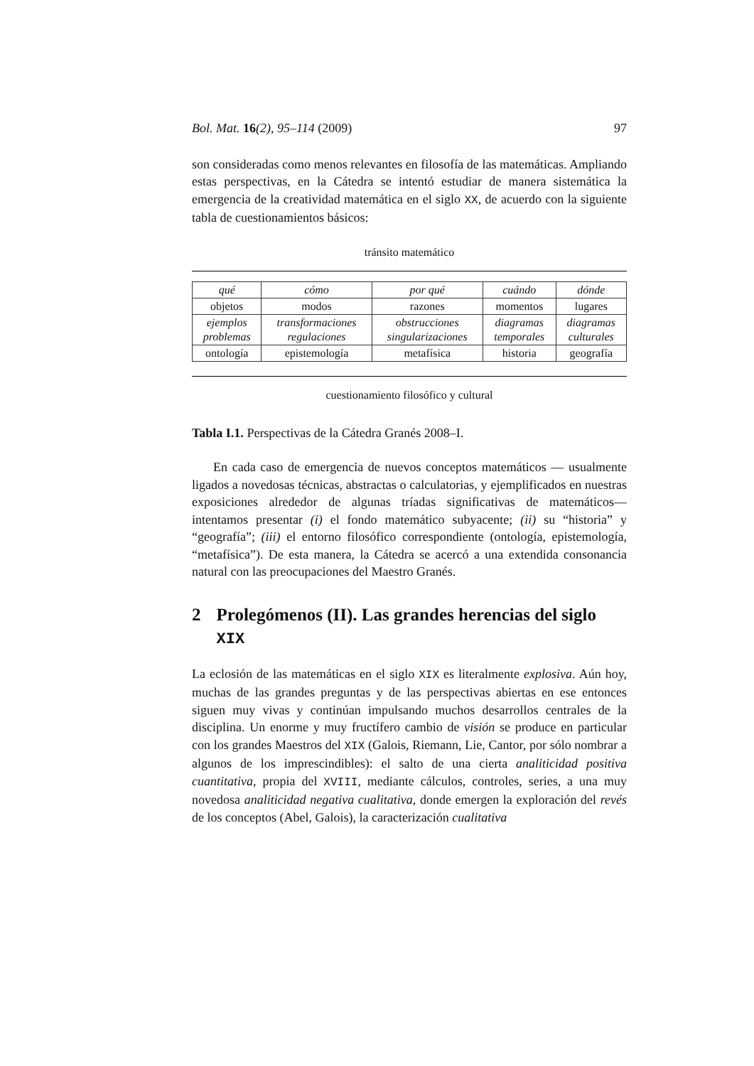Bol. Mat. 16(2), 95–114 (2009) 97
son consideradas como menos relevantes en filosofía de las matemáticas. Ampliando estas perspectivas, en la Cátedra se intentó estudiar de manera sistemática la emergencia de la creatividad matemática en el siglo XX, de acuerdo con la siguiente tabla de cuestionamientos básicos:
tránsito matemático
| qué | cómo | por qué | cuándo | dónde |
| objetos | modos | razones | momentos | lugares |
| ejemplos problemas | transformaciones regulaciones | obstrucciones singularizaciones | diagramas temporales | diagramas culturales |
| ontología | epistemología | metafísica | historia | geografía |
cuestionamiento filosófico y cultural
Tabla I.1. Perspectivas de la Cátedra Granés 2008–I.
En cada caso de emergencia de nuevos conceptos matemáticos — usualmente ligados a novedosas técnicas, abstractas o calculatorias, y ejemplificados en nuestras exposiciones alrededor de algunas tríadas significativas de matemáticos— intentamos presentar (i) el fondo matemático subyacente; (ii) su “historia” y “geografía”; (iii) el entorno filosófico correspondiente (ontología, epistemología, “metafísica”). De esta manera, la Cátedra se acercó a una extendida consonancia natural con las preocupaciones del Maestro Granés.
2 Prolegómenos (II). Las grandes herencias del siglo XIX
La eclosión de las matemáticas en el siglo XIX es literalmente explosiva. Aún hoy, muchas de las grandes preguntas y de las perspectivas abiertas en ese entonces siguen muy vivas y continúan impulsando muchos desarrollos centrales de la disciplina. Un enorme y muy fructífero cambio de visión se produce en particular con los grandes Maestros del XIX (Galois, Riemann, Lie, Cantor, por sólo nombrar a algunos de los imprescindibles): el salto de una cierta analiticidad positiva cuantitativa, propia del XVIII, mediante cálculos, controles, series, a una muy novedosa analiticidad negativa cualitativa, donde emergen la exploración del revés de los conceptos (Abel, Galois), la caracterización cualitativa